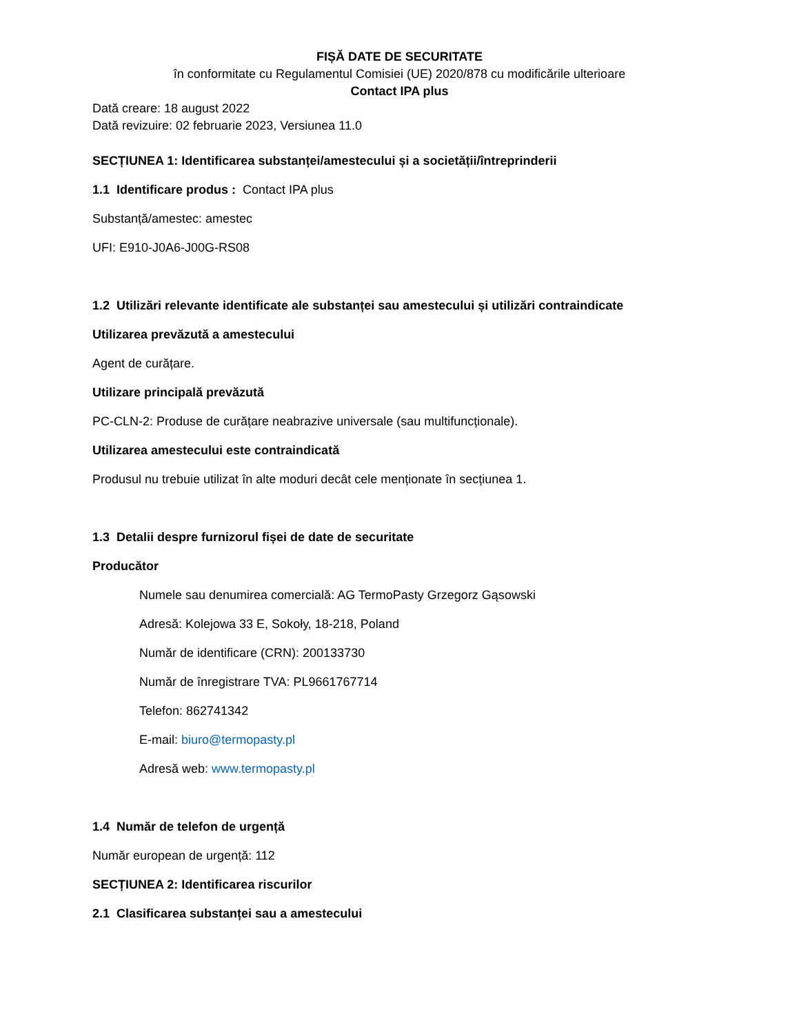FIȘĂ DATE DE SECURITATE
în conformitate cu Regulamentul Comisiei (UE) 2020/878 cu modificările ulterioare
Contact IPA plus
Dată creare: 18 august 2022
Dată revizuire: 02 februarie 2023, Versiunea 11.0
SECȚIUNEA 1: Identificarea substanței/amestecului și a societății/întreprinderii
1.1 Identificare produs : Contact IPA plus
Substanță/amestec: amestec
UFI: E910-J0A6-J00G-RS08
1.2 Utilizări relevante identificate ale substanței sau amestecului și utilizări contraindicate
Utilizarea prevăzută a amestecului
Agent de curățare.
Utilizare principală prevăzută
PC-CLN-2: Produse de curățare neabrazive universale (sau multifuncționale).
Utilizarea amestecului este contraindicată
Produsul nu trebuie utilizat în alte moduri decât cele menționate în secțiunea 1.
1.3 Detalii despre furnizorul fișei de date de securitate
Producător
Numele sau denumirea comercială: AG TermoPasty Grzegorz Gąsowski
Adresă: Kolejowa 33 E, Sokoły, 18-218, Poland
Număr de identificare (CRN): 200133730
Număr de înregistrare TVA: PL9661767714
Telefon: 862741342
E-mail: biuro@termopasty.pl
Adresă web: www.termopasty.pl
1.4 Număr de telefon de urgență
Număr european de urgență: 112
SECȚIUNEA 2: Identificarea riscurilor
2.1 Clasificarea substanței sau a amestecului